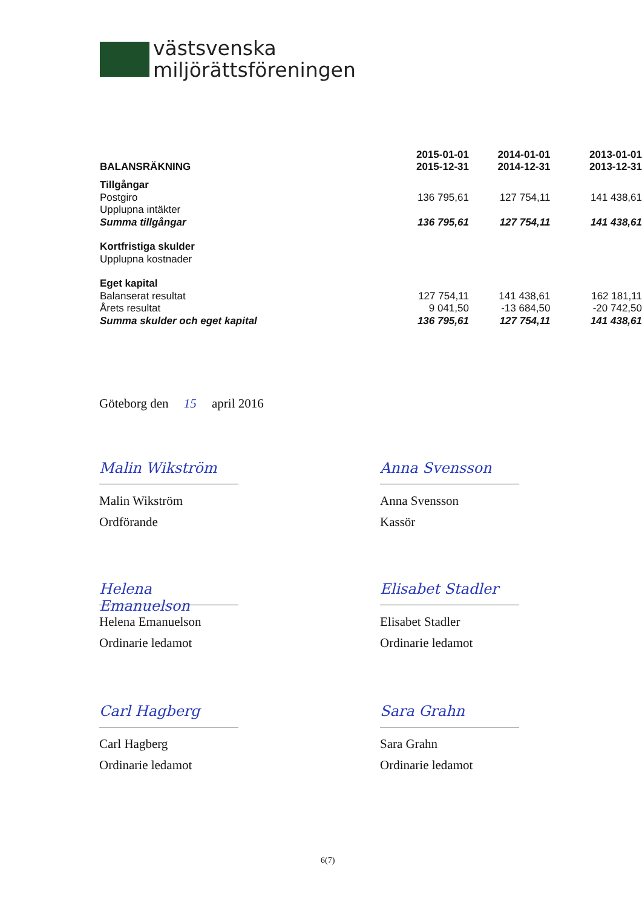västsvenska
miljörättsföreningen
| | 2015-01-01 | 2014-01-01 | 2013-01-01 |
| --- | --- | --- | --- |
| BALANSRÄKNING | 2015-12-31 | 2014-12-31 | 2013-12-31 |
| Tillgångar | | | |
| Postgiro | 136 795,61 | 127 754,11 | 141 438,61 |
| Upplupna intäkter | | | |
| Summa tillgångar | 136 795,61 | 127 754,11 | 141 438,61 |
| Kortfristiga skulder | | | |
| Upplupna kostnader | | | |
| Eget kapital | | | |
| Balanserat resultat | 127 754,11 | 141 438,61 | 162 181,11 |
| Årets resultat | 9 041,50 | -13 684,50 | -20 742,50 |
| Summa skulder och eget kapital | 136 795,61 | 127 754,11 | 141 438,61 |
Göteborg den 15 april 2016
Malin Wikström
Malin Wikström
Ordförande
Anna Svensson
Anna Svensson
Kassör
Helena Emanuelson
Helena Emanuelson
Ordinarie ledamot
Elisabet Stadler
Elisabet Stadler
Ordinarie ledamot
Carl Hagberg
Carl Hagberg
Ordinarie ledamot
Sara Grahn
Sara Grahn
Ordinarie ledamot
6(7)